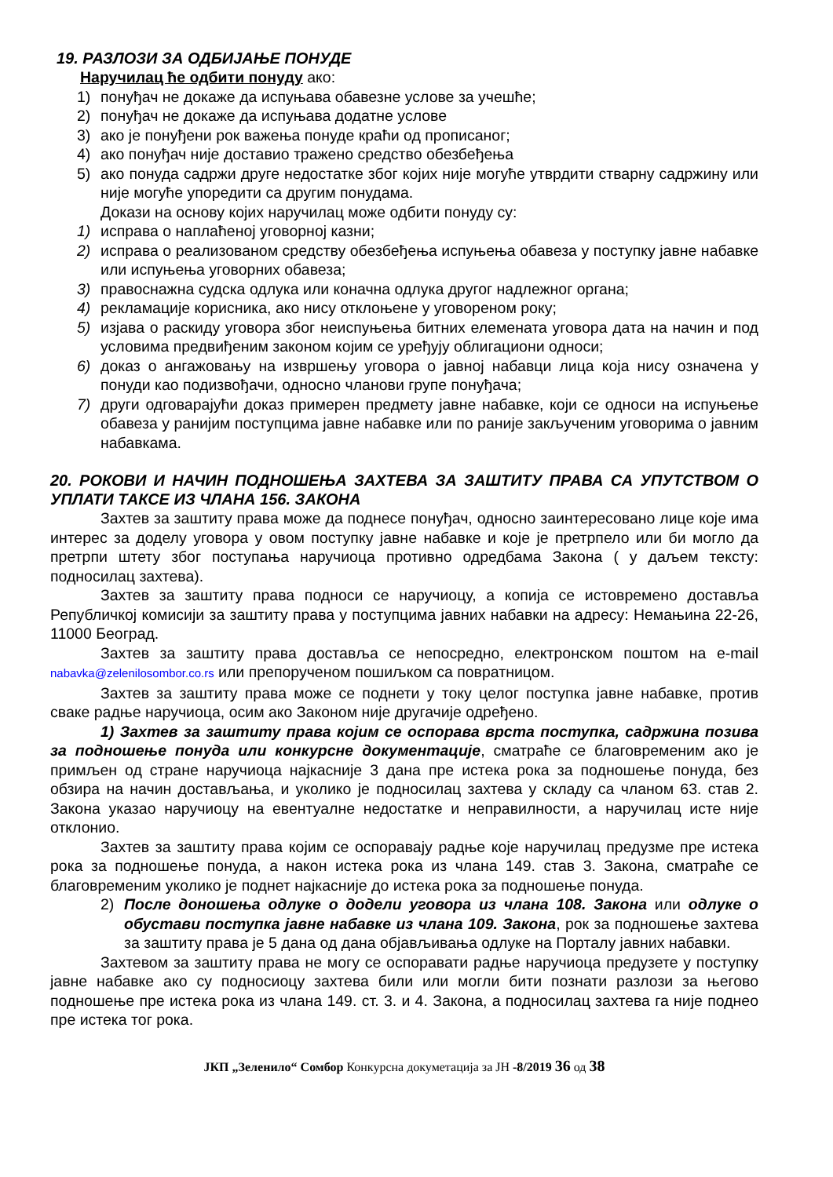19. РАЗЛОЗИ ЗА ОДБИЈАЊЕ ПОНУДЕ
Наручилац ће одбити понуду ако:
1) понуђач не докаже да испуњава обавезне услове за учешће;
2) понуђач не докаже да испуњава додатне услове
3) ако је понуђени рок важења понуде краћи од прописаног;
4) ако понуђач није доставио тражено средство обезбеђења
5) ако понуда садржи друге недостатке због којих није могуће утврдити стварну садржину или није могуће упоредити са другим понудама.
Докази на основу којих наручилац може одбити понуду су:
1) исправа о наплаћеној уговорној казни;
2) исправа о реализованом средству обезбеђења испуњења обавеза у поступку јавне набавке или испуњења уговорних обавеза;
3) правоснажна судска одлука или коначна одлука другог надлежног органа;
4) рекламације корисника, ако нису отклоњене у уговореном року;
5) изјава о раскиду уговора због неиспуњења битних елемената уговора дата на начин и под условима предвиђеним законом којим се уређују облигациони односи;
6) доказ о ангажовању на извршењу уговора о јавној набавци лица која нису означена у понуди као подизвођачи, односно чланови групе понуђача;
7) други одговарајући доказ примерен предмету јавне набавке, који се односи на испуњење обавеза у ранијим поступцима јавне набавке или по раније закљученим уговорима о јавним набавкама.
20. РОКОВИ И НАЧИН ПОДНОШЕЊА ЗАХТЕВА ЗА ЗАШТИТУ ПРАВА СА УПУТСТВОМ О УПЛАТИ ТАКСЕ ИЗ ЧЛАНА 156. ЗАКОНА
Захтев за заштиту права може да поднесе понуђач, односно заинтересовано лице које има интерес за доделу уговора у овом поступку јавне набавке и које је претрпело или би могло да претрпи штету због поступања наручиоца противно одредбама Закона ( у даљем тексту: подносилац захтева).
Захтев за заштиту права подноси се наручиоцу, а копија се истовремено доставља Републичкој комисији за заштиту права у поступцима јавних набавки на адресу: Немањина 22-26, 11000 Београд.
Захтев за заштиту права доставља се непосредно, електронском поштом на e-mail nabavka@zelenilosombor.co.rs или препорученом пошиљком са повратницом.
Захтев за заштиту права може се поднети у току целог поступка јавне набавке, против сваке радње наручиоца, осим ако Законом није другачије одређено.
1) Захтев за заштиту права којим се оспорава врста поступка, садржина позива за подношење понуда или конкурсне документације, сматраће се благовременим ако је примљен од стране наручиоца најкасније 3 дана пре истека рока за подношење понуда, без обзира на начин достављања, и уколико је подносилац захтева у складу са чланом 63. став 2. Закона указао наручиоцу на евентуалне недостатке и неправилности, а наручилац исте није отклонио.
Захтев за заштиту права којим се оспоравају радње које наручилац предузме пре истека рока за подношење понуда, а након истека рока из члана 149. став 3. Закона, сматраће се благовременим уколико је поднет најкасније до истека рока за подношење понуда.
2) После доношења одлуке о додели уговора из члана 108. Закона или одлуке о обустави поступка јавне набавке из члана 109. Закона, рок за подношење захтева за заштиту права је 5 дана од дана објављивања одлуке на Порталу јавних набавки.
Захтевом за заштиту права не могу се оспоравати радње наручиоца предузете у поступку јавне набавке ако су подносиоцу захтева били или могли бити познати разлози за његово подношење пре истека рока из члана 149. ст. 3. и 4. Закона, а подносилац захтева га није поднео пре истека тог рока.
ЈКП „Зеленило“ Сомбор Конкурсна докуметација за ЈН -8/2019 36 од 38